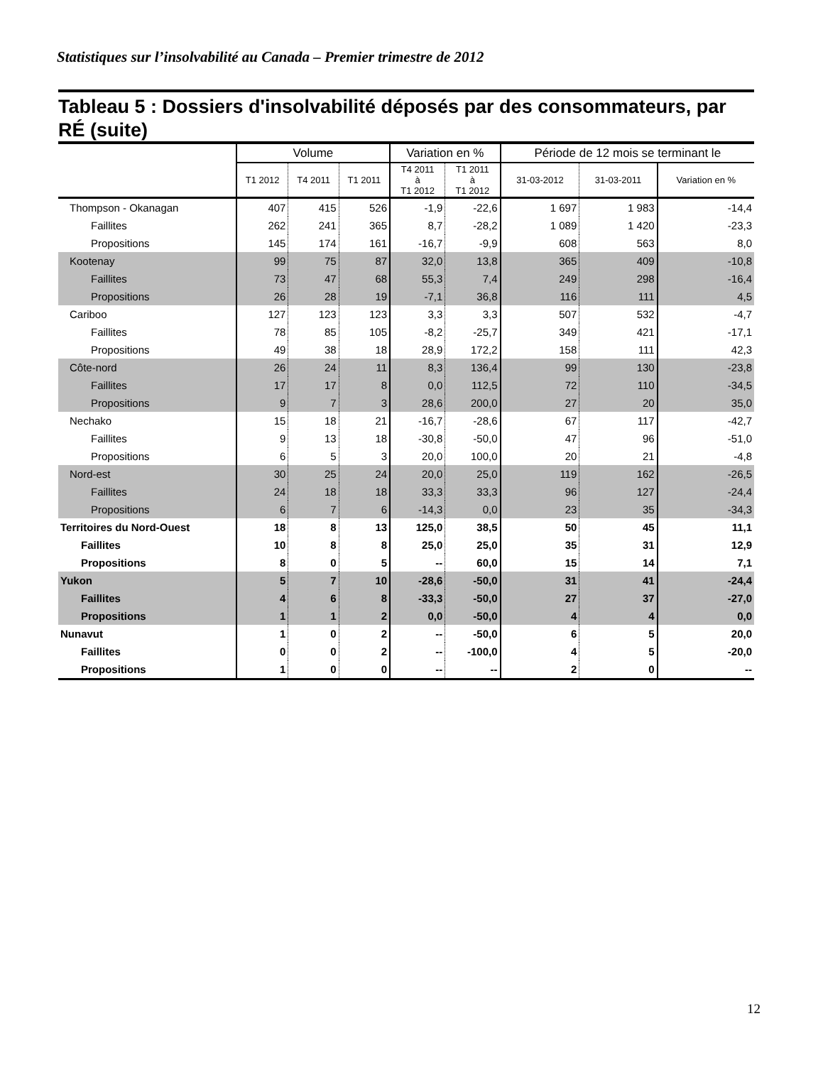Statistiques sur l’insolvabilité au Canada – Premier trimestre de 2012
Tableau 5 : Dossiers d'insolvabilité déposés par des consommateurs, par RÉ (suite)
| | Volume | | | Variation en % | | Période de 12 mois se terminant le | | |
| --- | --- | --- | --- | --- | --- | --- | --- | --- |
| | T1 2012 | T4 2011 | T1 2011 | T4 2011 à T1 2012 | T1 2011 à T1 2012 | 31-03-2012 | 31-03-2011 | Variation en % |
| Thompson - Okanagan | 407 | 415 | 526 | -1,9 | -22,6 | 1 697 | 1 983 | -14,4 |
| Faillites | 262 | 241 | 365 | 8,7 | -28,2 | 1 089 | 1 420 | -23,3 |
| Propositions | 145 | 174 | 161 | -16,7 | -9,9 | 608 | 563 | 8,0 |
| Kootenay | 99 | 75 | 87 | 32,0 | 13,8 | 365 | 409 | -10,8 |
| Faillites | 73 | 47 | 68 | 55,3 | 7,4 | 249 | 298 | -16,4 |
| Propositions | 26 | 28 | 19 | -7,1 | 36,8 | 116 | 111 | 4,5 |
| Cariboo | 127 | 123 | 123 | 3,3 | 3,3 | 507 | 532 | -4,7 |
| Faillites | 78 | 85 | 105 | -8,2 | -25,7 | 349 | 421 | -17,1 |
| Propositions | 49 | 38 | 18 | 28,9 | 172,2 | 158 | 111 | 42,3 |
| Côte-nord | 26 | 24 | 11 | 8,3 | 136,4 | 99 | 130 | -23,8 |
| Faillites | 17 | 17 | 8 | 0,0 | 112,5 | 72 | 110 | -34,5 |
| Propositions | 9 | 7 | 3 | 28,6 | 200,0 | 27 | 20 | 35,0 |
| Nechako | 15 | 18 | 21 | -16,7 | -28,6 | 67 | 117 | -42,7 |
| Faillites | 9 | 13 | 18 | -30,8 | -50,0 | 47 | 96 | -51,0 |
| Propositions | 6 | 5 | 3 | 20,0 | 100,0 | 20 | 21 | -4,8 |
| Nord-est | 30 | 25 | 24 | 20,0 | 25,0 | 119 | 162 | -26,5 |
| Faillites | 24 | 18 | 18 | 33,3 | 33,3 | 96 | 127 | -24,4 |
| Propositions | 6 | 7 | 6 | -14,3 | 0,0 | 23 | 35 | -34,3 |
| Territoires du Nord-Ouest | 18 | 8 | 13 | 125,0 | 38,5 | 50 | 45 | 11,1 |
| Faillites | 10 | 8 | 8 | 25,0 | 25,0 | 35 | 31 | 12,9 |
| Propositions | 8 | 0 | 5 | -- | 60,0 | 15 | 14 | 7,1 |
| Yukon | 5 | 7 | 10 | -28,6 | -50,0 | 31 | 41 | -24,4 |
| Faillites | 4 | 6 | 8 | -33,3 | -50,0 | 27 | 37 | -27,0 |
| Propositions | 1 | 1 | 2 | 0,0 | -50,0 | 4 | 4 | 0,0 |
| Nunavut | 1 | 0 | 2 | -- | -50,0 | 6 | 5 | 20,0 |
| Faillites | 0 | 0 | 2 | -- | -100,0 | 4 | 5 | -20,0 |
| Propositions | 1 | 0 | 0 | -- | -- | 2 | 0 | -- |
12